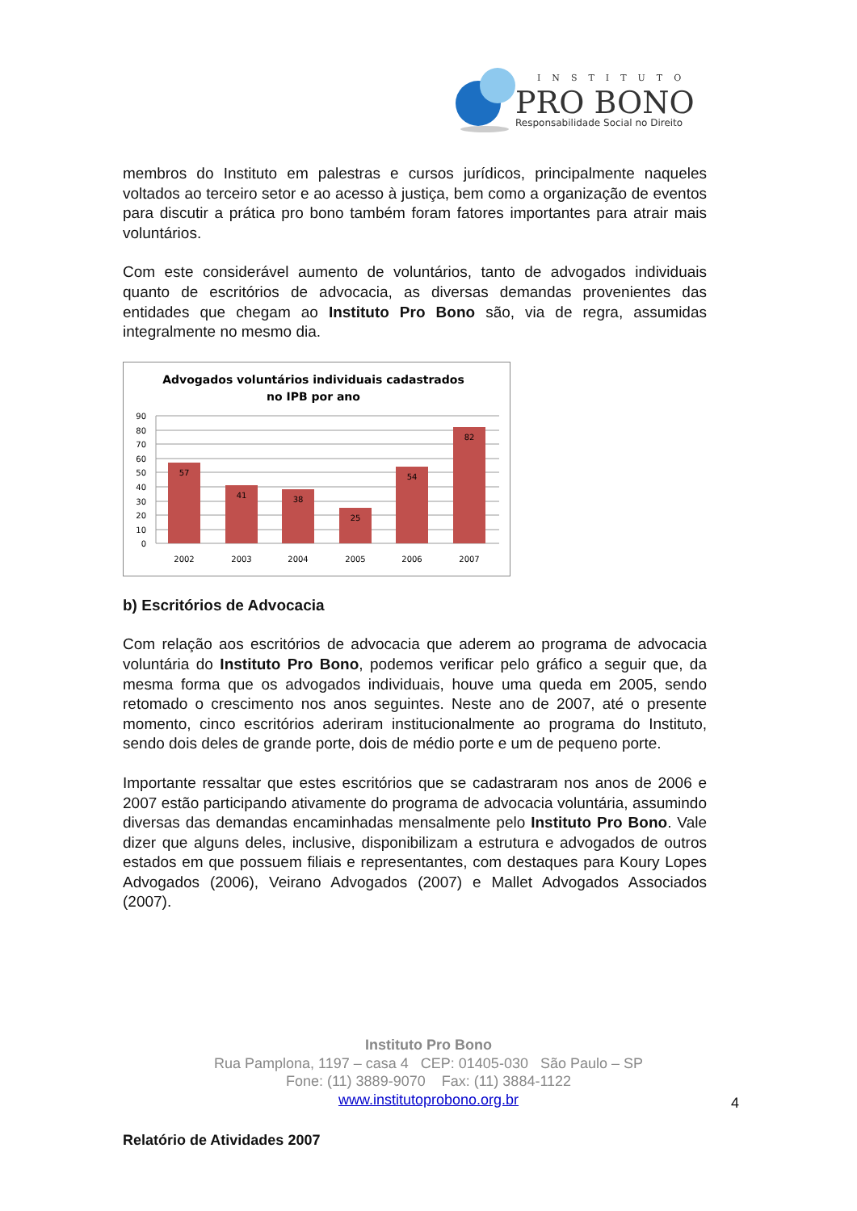INSTITUTO
PRO BONO
Responsabilidade Social no Direito
membros do Instituto em palestras e cursos jurídicos, principalmente naqueles voltados ao terceiro setor e ao acesso à justiça, bem como a organização de eventos para discutir a prática pro bono também foram fatores importantes para atrair mais voluntários.
Com este considerável aumento de voluntários, tanto de advogados individuais quanto de escritórios de advocacia, as diversas demandas provenientes das entidades que chegam ao Instituto Pro Bono são, via de regra, assumidas integralmente no mesmo dia.
Advogados voluntários individuais cadastrados
no IPB por ano
90
80
70
60
50
40
30
20
10
0
57
41
38
25
54
82
2002
2003
2004
2005
2006
2007
b) Escritórios de Advocacia
Com relação aos escritórios de advocacia que aderem ao programa de advocacia voluntária do Instituto Pro Bono, podemos verificar pelo gráfico a seguir que, da mesma forma que os advogados individuais, houve uma queda em 2005, sendo retomado o crescimento nos anos seguintes. Neste ano de 2007, até o presente momento, cinco escritórios aderiram institucionalmente ao programa do Instituto, sendo dois deles de grande porte, dois de médio porte e um de pequeno porte.
Importante ressaltar que estes escritórios que se cadastraram nos anos de 2006 e 2007 estão participando ativamente do programa de advocacia voluntária, assumindo diversas das demandas encaminhadas mensalmente pelo Instituto Pro Bono. Vale dizer que alguns deles, inclusive, disponibilizam a estrutura e advogados de outros estados em que possuem filiais e representantes, com destaques para Koury Lopes Advogados (2006), Veirano Advogados (2007) e Mallet Advogados Associados (2007).
Instituto Pro Bono
Rua Pamplona, 1197 – casa 4 CEP: 01405-030 São Paulo – SP
Fone: (11) 3889-9070 Fax: (11) 3884-1122
www.institutoprobono.org.br
4
Relatório de Atividades 2007